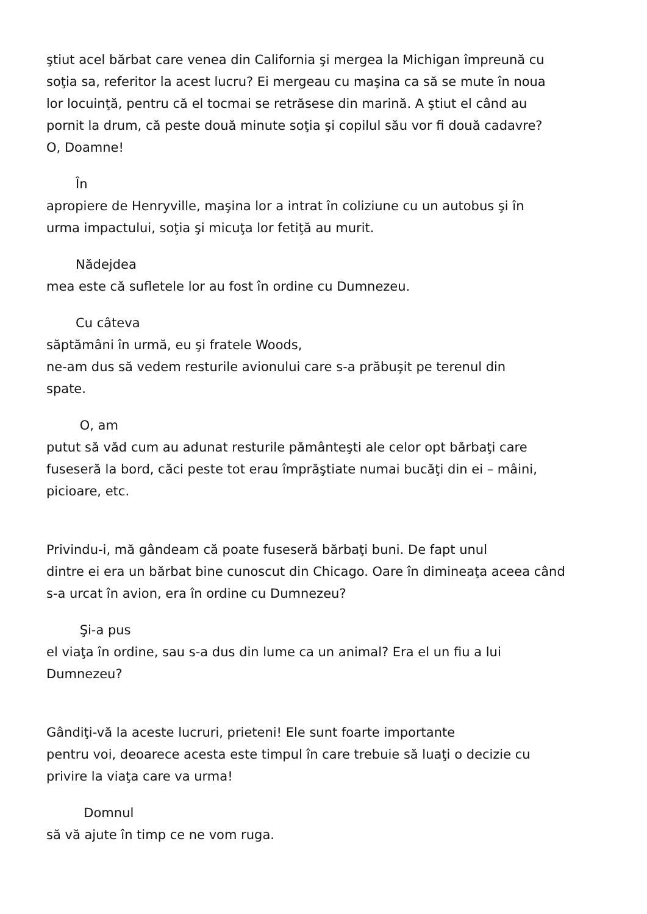ştiut acel bărbat care venea din California şi mergea la Michigan împreună cu
soţia sa, referitor la acest lucru? Ei mergeau cu maşina ca să se mute în noua
lor locuinţă, pentru că el tocmai se retrăsese din marină. A ştiut el când au
pornit la drum, că peste două minute soţia şi copilul său vor fi două cadavre?
O, Doamne!
În
apropiere de Henryville, maşina lor a intrat în coliziune cu un autobus şi în
urma impactului, soţia şi micuţa lor fetiţă au murit.
Nădejdea
mea este că sufletele lor au fost în ordine cu Dumnezeu.
Cu câteva
săptămâni în urmă, eu şi fratele Woods,
ne-am dus să vedem resturile avionului care s-a prăbuşit pe terenul din
spate.
O, am
putut să văd cum au adunat resturile pământeşti ale celor opt bărbaţi care
fuseseră la bord, căci peste tot erau împrăştiate numai bucăţi din ei – mâini,
picioare, etc.
Privindu-i, mă gândeam că poate fuseseră bărbaţi buni. De fapt unul
dintre ei era un bărbat bine cunoscut din Chicago. Oare în dimineaţa aceea când
s-a urcat în avion, era în ordine cu Dumnezeu?
Şi-a pus
el viaţa în ordine, sau s-a dus din lume ca un animal? Era el un fiu a lui
Dumnezeu?
Gândiţi-vă la aceste lucruri, prieteni! Ele sunt foarte importante
pentru voi, deoarece acesta este timpul în care trebuie să luaţi o decizie cu
privire la viaţa care va urma!
Domnul
să vă ajute în timp ce ne vom ruga.